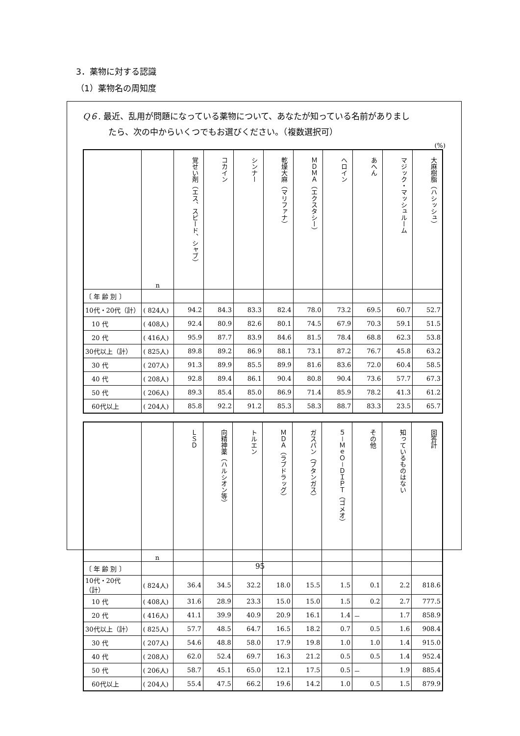3．薬物に対する認識
（1）薬物名の周知度
Q６. 最近、乱用が問題になっている薬物について、あなたが知っている名前がありまし
たら、次の中からいくつでもお選びください。（複数選択可）
(%)
| | n | 覚せい剤（エス、スピード、シャブ） | コカイン | シンナー | 乾燥大麻（マリファナ） | ＭＤＭＡ（エクスタシー） | ヘロイン | あへん | マジック・マッシュルーム | 大麻樹脂（ハシッシュ） |
| --- | --- | --- | --- | --- | --- | --- | --- | --- | --- | --- |
| 〔 年 齢 別 〕 | | | | | | | | | | |
| 10代・20代（計） | ( 824人) | 94.2 | 84.3 | 83.3 | 82.4 | 78.0 | 73.2 | 69.5 | 60.7 | 52.7 |
| 10 代 | ( 408人) | 92.4 | 80.9 | 82.6 | 80.1 | 74.5 | 67.9 | 70.3 | 59.1 | 51.5 |
| 20 代 | ( 416人) | 95.9 | 87.7 | 83.9 | 84.6 | 81.5 | 78.4 | 68.8 | 62.3 | 53.8 |
| 30代以上（計） | ( 825人) | 89.8 | 89.2 | 86.9 | 88.1 | 73.1 | 87.2 | 76.7 | 45.8 | 63.2 |
| 30 代 | ( 207人) | 91.3 | 89.9 | 85.5 | 89.9 | 81.6 | 83.6 | 72.0 | 60.4 | 58.5 |
| 40 代 | ( 208人) | 92.8 | 89.4 | 86.1 | 90.4 | 80.8 | 90.4 | 73.6 | 57.7 | 67.3 |
| 50 代 | ( 206人) | 89.3 | 85.4 | 85.0 | 86.9 | 71.4 | 85.9 | 78.2 | 41.3 | 61.2 |
| 60代以上 | ( 204人) | 85.8 | 92.2 | 91.2 | 85.3 | 58.3 | 88.7 | 83.3 | 23.5 | 65.7 |
| | n | ＬＳＤ | 向精神薬（ハルシオン等） | トルエン | ＭＤＡ（ラブドラッグ） | ガスパン（ブタンガス） | ５－ＭｅＯ－ＤＩＰＴ（ゴメオ） | その他 | 知っているものはない | 回答計 |
| --- | --- | --- | --- | --- | --- | --- | --- | --- | --- | --- |
| 〔 年 齢 別 〕 | | | | | | | | | | |
| 10代・20代（計） | ( 824人) | 36.4 | 34.5 | 32.2 | 18.0 | 15.5 | 1.5 | 0.1 | 2.2 | 818.6 |
| 10 代 | ( 408人) | 31.6 | 28.9 | 23.3 | 15.0 | 15.0 | 1.5 | 0.2 | 2.7 | 777.5 |
| 20 代 | ( 416人) | 41.1 | 39.9 | 40.9 | 20.9 | 16.1 | 1.4 | － | 1.7 | 858.9 |
| 30代以上（計） | ( 825人) | 57.7 | 48.5 | 64.7 | 16.5 | 18.2 | 0.7 | 0.5 | 1.6 | 908.4 |
| 30 代 | ( 207人) | 54.6 | 48.8 | 58.0 | 17.9 | 19.8 | 1.0 | 1.0 | 1.4 | 915.0 |
| 40 代 | ( 208人) | 62.0 | 52.4 | 69.7 | 16.3 | 21.2 | 0.5 | 0.5 | 1.4 | 952.4 |
| 50 代 | ( 206人) | 58.7 | 45.1 | 65.0 | 12.1 | 17.5 | 0.5 | － | 1.9 | 885.4 |
| 60代以上 | ( 204人) | 55.4 | 47.5 | 66.2 | 19.6 | 14.2 | 1.0 | 0.5 | 1.5 | 879.9 |
95